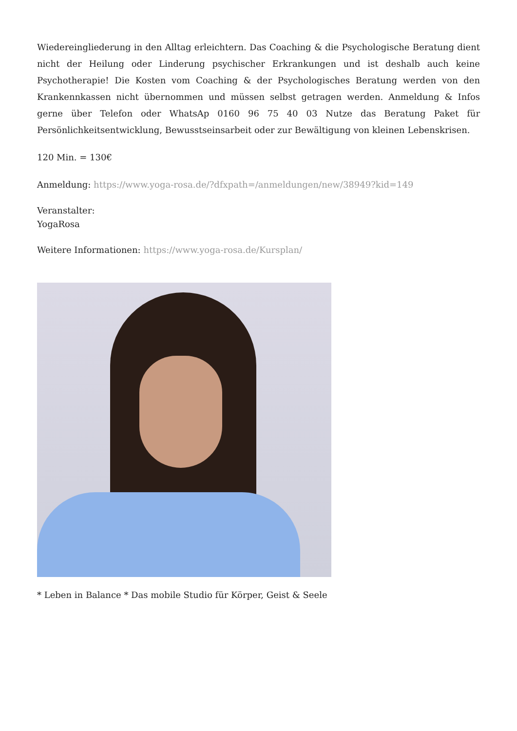Wiedereingliederung in den Alltag erleichtern. Das Coaching & die Psychologische Beratung dient nicht der Heilung oder Linderung psychischer Erkrankungen und ist deshalb auch keine Psychotherapie! Die Kosten vom Coaching & der Psychologisches Beratung werden von den Krankennkassen nicht übernommen und müssen selbst getragen werden. Anmeldung & Infos gerne über Telefon oder WhatsAp 0160 96 75 40 03 Nutze das Beratung Paket für Persönlichkeitsentwicklung, Bewusstseinsarbeit oder zur Bewältigung von kleinen Lebenskrisen.
120 Min. = 130€
Anmeldung: https://www.yoga-rosa.de/?dfxpath=/anmeldungen/new/38949?kid=149
Veranstalter:
YogaRosa
Weitere Informationen: https://www.yoga-rosa.de/Kursplan/
* Leben in Balance * Das mobile Studio für Körper, Geist & Seele